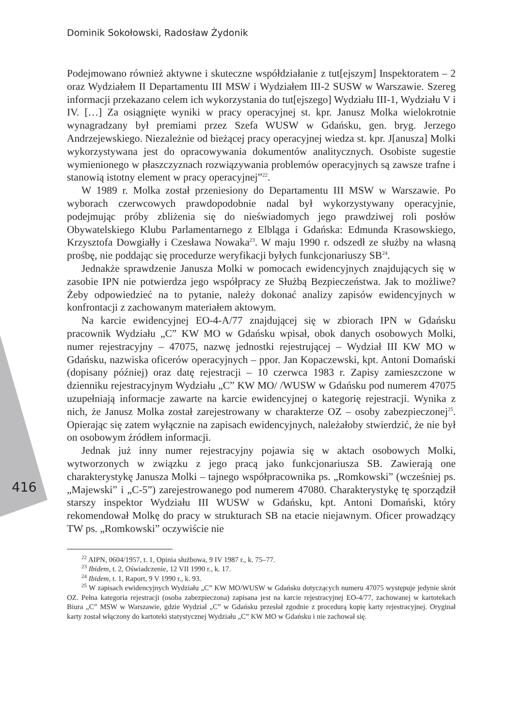Dominik Sokołowski, Radosław Żydonik
416
Podejmowano również aktywne i skuteczne współdziałanie z tut[ejszym] Inspektoratem – 2 oraz Wydziałem II Departamentu III MSW i Wydziałem III-2 SUSW w Warszawie. Szereg informacji przekazano celem ich wykorzystania do tut[ejszego] Wydziału III-1, Wydziału V i IV. […] Za osiągnięte wyniki w pracy operacyjnej st. kpr. Janusz Molka wielokrotnie wynagradzany był premiami przez Szefa WUSW w Gdańsku, gen. bryg. Jerzego Andrzejewskiego. Niezależnie od bieżącej pracy operacyjnej wiedza st. kpr. J[anusza] Molki wykorzystywana jest do opracowywania dokumentów analitycznych. Osobiste sugestie wymienionego w płaszczyznach rozwiązywania problemów operacyjnych są zawsze trafne i stanowią istotny element w pracy operacyjnej”<sup>22</sup>.
W 1989 r. Molka został przeniesiony do Departamentu III MSW w Warszawie. Po wyborach czerwcowych prawdopodobnie nadal był wykorzystywany operacyjnie, podejmując próby zbliżenia się do nieświadomych jego prawdziwej roli posłów Obywatelskiego Klubu Parlamentarnego z Elbląga i Gdańska: Edmunda Krasowskiego, Krzysztofa Dowgiałły i Czesława Nowaka<sup>23</sup>. W maju 1990 r. odszedł ze służby na własną prośbę, nie poddając się procedurze weryfikacji byłych funkcjonariuszy SB<sup>24</sup>.
Jednakże sprawdzenie Janusza Molki w pomocach ewidencyjnych znajdujących się w zasobie IPN nie potwierdza jego współpracy ze Służbą Bezpieczeństwa. Jak to możliwe? Żeby odpowiedzieć na to pytanie, należy dokonać analizy zapisów ewidencyjnych w konfrontacji z zachowanym materiałem aktowym.
Na karcie ewidencyjnej EO-4-A/77 znajdującej się w zbiorach IPN w Gdańsku pracownik Wydziału „C” KW MO w Gdańsku wpisał, obok danych osobowych Molki, numer rejestracyjny – 47075, nazwę jednostki rejestrującej – Wydział III KW MO w Gdańsku, nazwiska oficerów operacyjnych – ppor. Jan Kopaczewski, kpt. Antoni Domański (dopisany później) oraz datę rejestracji – 10 czerwca 1983 r. Zapisy zamieszczone w dzienniku rejestracyjnym Wydziału „C” KW MO/ /WUSW w Gdańsku pod numerem 47075 uzupełniają informacje zawarte na karcie ewidencyjnej o kategorię rejestracji. Wynika z nich, że Janusz Molka został zarejestrowany w charakterze OZ – osoby zabezpieczonej<sup>25</sup>. Opierając się zatem wyłącznie na zapisach ewidencyjnych, należałoby stwierdzić, że nie był on osobowym źródłem informacji.
Jednak już inny numer rejestracyjny pojawia się w aktach osobowych Molki, wytworzonych w związku z jego pracą jako funkcjonariusza SB. Zawierają one charakterystykę Janusza Molki – tajnego współpracownika ps. „Romkowski” (wcześniej ps. „Majewski” i „C-5”) zarejestrowanego pod numerem 47080. Charakterystykę tę sporządził starszy inspektor Wydziału III WUSW w Gdańsku, kpt. Antoni Domański, który rekomendował Molkę do pracy w strukturach SB na etacie niejawnym. Oficer prowadzący TW ps. „Romkowski” oczywiście nie
<sup>22</sup> AIPN, 0604/1957, t. 1, Opinia służbowa, 9 IV 1987 r., k. 75–77.
<sup>23</sup> Ibidem, t. 2, Oświadczenie, 12 VII 1990 r., k. 17.
<sup>24</sup> Ibidem, t. 1, Raport, 9 V 1990 r., k. 93.
<sup>25</sup> W zapisach ewidencyjnych Wydziału „C” KW MO/WUSW w Gdańsku dotyczących numeru 47075 występuje jedynie skrót OZ. Pełna kategoria rejestracji (osoba zabezpieczona) zapisana jest na karcie rejestracyjnej EO-4/77, zachowanej w kartotekach Biura „C” MSW w Warszawie, gdzie Wydział „C” w Gdańsku przesłał zgodnie z procedurą kopię karty rejestracyjnej. Oryginał karty został włączony do kartoteki statystycznej Wydziału „C” KW MO w Gdańsku i nie zachował się.